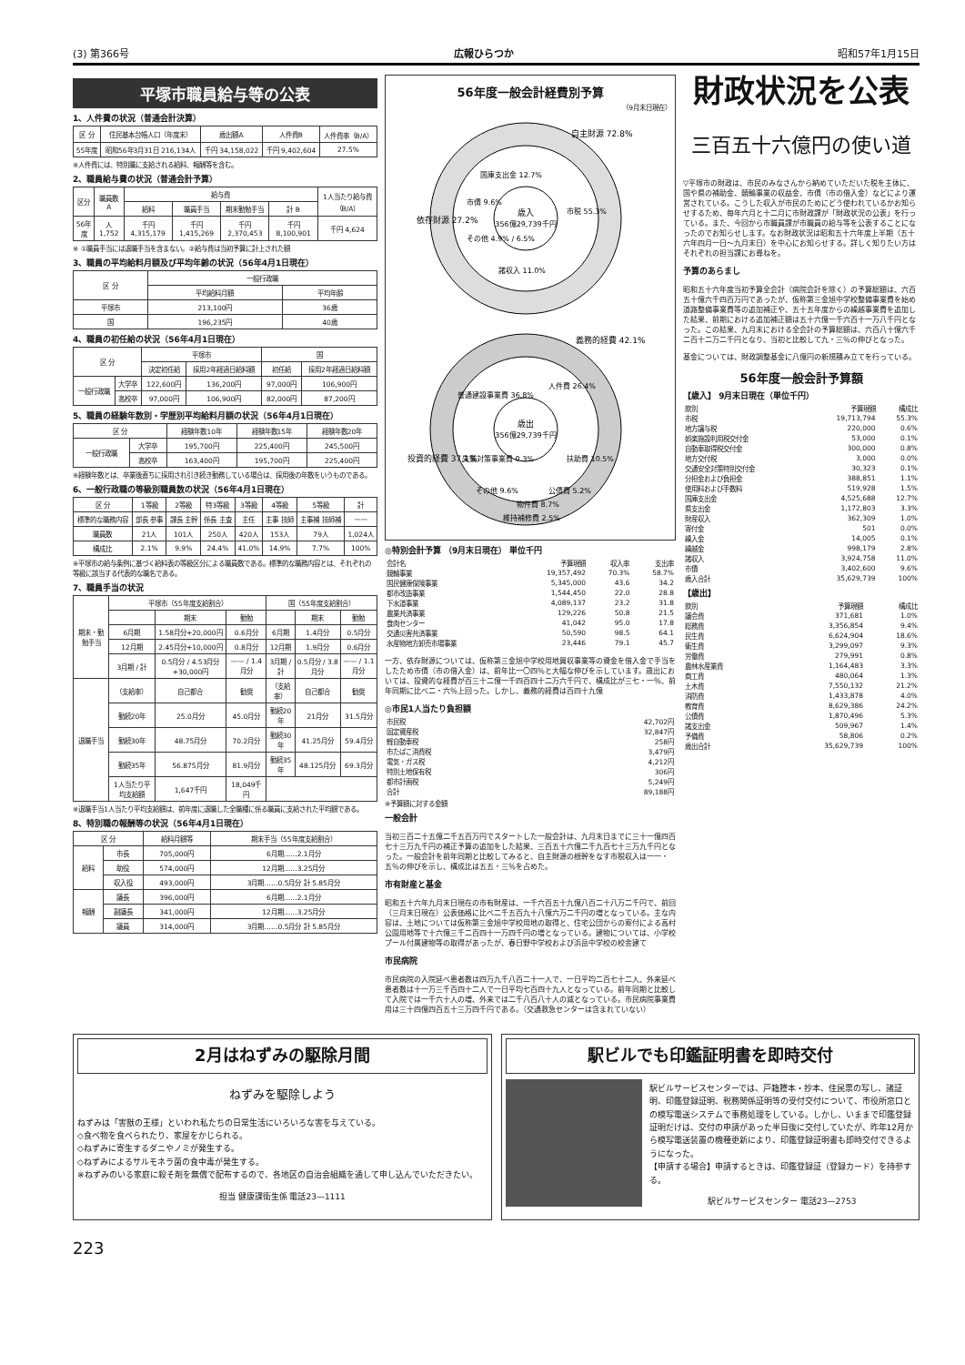(3) 第366号 広報ひらつか 昭和57年1月15日
平塚市職員給与等の公表
1、人件費の状況（普通会計決算）
| 区 分 | 住民基本台帳人口（年度末） | 歳出額A | 人件費B | 人件費率（B/A） |
| --- | --- | --- | --- | --- |
| 55年度 | 昭和56年3月31日 216,134人 | 千円 34,158,022 | 千円 9,402,604 | 27.5% |
※人件費には、特別職に支給される給料、報酬等を含む。
2、職員給与費の状況（普通会計予算）
| 区分 | 職員数 A | 給与費 | | | | 1人当たり給与費（B/A） |
| --- | --- | --- | --- | --- | --- | --- |
| | | 給料 | 職員手当 | 期末勤勉手当 | 計 B | |
| 56年度 | 人 1,752 | 千円 4,315,179 | 千円 1,415,269 | 千円 2,370,453 | 千円 8,100,901 | 千円 4,624 |
※ ①職員手当には退職手当を含まない。②給与費は当初予算に計上された額
3、職員の平均給料月額及び平均年齢の状況（56年4月1日現在）
| 区 分 | 一般行政職 | |
| --- | --- | --- |
| | 平均給料月額 | 平均年齢 |
| 平塚市 | 213,100円 | 36歳 |
| 国 | 196,235円 | 40歳 |
4、職員の初任給の状況（56年4月1日現在）
| 区 分 | | 平塚市 | | 国 | |
| --- | --- | --- | --- | --- | --- |
| | | 決定初任給 | 採用2年経過日給料額 | 初任給 | 採用2年経過日給料額 |
| 一般行政職 | 大学卒 | 122,600円 | 136,200円 | 97,000円 | 106,900円 |
| | 高校卒 | 97,000円 | 106,900円 | 82,000円 | 87,200円 |
5、職員の経験年数別・学歴別平均給料月額の状況（56年4月1日現在）
| 区 分 | | 経験年数10年 | 経験年数15年 | 経験年数20年 |
| --- | --- | --- | --- | --- |
| 一般行政職 | 大学卒 | 195,700円 | 225,400円 | 245,500円 |
| | 高校卒 | 163,400円 | 195,700円 | 225,400円 |
※経験年数とは、卒業後直ちに採用され引き続き勤務している場合は、採用後の年数をいうものである。
6、一般行政職の等級別職員数の状況（56年4月1日現在）
| 区 分 | 1等級 | 2等級 | 特3等級 | 3等級 | 4等級 | 5等級 | 計 |
| --- | --- | --- | --- | --- | --- | --- | --- |
| 標準的な職務内容 | 部長 参事 | 課長 主幹 | 係長 主査 | 主任 | 主事 技師 | 主事補 技師補 | —— |
| 職員数 | 21人 | 101人 | 250人 | 420人 | 153人 | 79人 | 1,024人 |
| 構成比 | 2.1% | 9.9% | 24.4% | 41.0% | 14.9% | 7.7% | 100% |
※平塚市の給与条例に基づく給料表の等級区分による職員数である。標準的な職務内容とは、それぞれの等級に該当する代表的な職名である。
7、職員手当の状況
| 期末・勤勉手当 | 平塚市（55年度支給割合） | | | 国（55年度支給割合） | | |
| --- | --- | --- | --- | --- | --- | --- |
| | | 期末 | 勤勉 | | 期末 | 勤勉 |
| | 6月期 | 1.58月分+20,000円 | 0.6月分 | 6月期 | 1.4月分 | 0.5月分 |
| | 12月期 | 2.45月分+10,000円 | 0.8月分 | 12月期 | 1.9月分 | 0.6月分 |
| | 3月期 / 計 | 0.5月分 / 4.53月分+30,000円 | —— / 1.4月分 | 3月期 / 計 | 0.5月分 / 3.8月分 | —— / 1.1月分 |
| 退職手当 | （支給率） | 自己都合 | 勧奨 | （支給率） | 自己都合 | 勧奨 |
| | 勤続20年 | 25.0月分 | 45.0月分 | 勤続20年 | 21月分 | 31.5月分 |
| | 勤続30年 | 48.75月分 | 70.2月分 | 勤続30年 | 41.25月分 | 59.4月分 |
| | 勤続35年 | 56.875月分 | 81.9月分 | 勤続35年 | 48.125月分 | 69.3月分 |
| | 1人当たり平均支給額 | 1,647千円 | 18,049千円 | | | |
※退職手当1人当たり平均支給額は、前年度に退職した全職種に係る職員に支給された平均額である。
8、特別職の報酬等の状況（56年4月1日現在）
| 区 分 | | 給料月額等 | 期末手当（55年度支給割合） |
| --- | --- | --- | --- |
| 給料 | 市長 | 705,000円 | 6月期……2.1月分 |
| | 助役 | 574,000円 | 12月期……3.25月分 |
| | 収入役 | 493,000円 | 3月期……0.5月分 計 5.85月分 |
| 報酬 | 議長 | 396,000円 | 6月期……2.1月分 |
| | 副議長 | 341,000円 | 12月期……3.25月分 |
| | 議員 | 314,000円 | 3月期……0.5月分 計 5.85月分 |
56年度一般会計経費別予算
（9月末日現在）
歳入
356億29,739千円
自主財源 72.8%
依存財源 27.2%
市税 55.3%
国庫支出金 12.7%
市債 9.6%
その他 4.9% / 6.5%
諸収入 11.0%
歳出
356億29,739千円
義務的経費 42.1%
投資的経費 37.1%
人件費 26.4%
普通建設事業費 36.8%
扶助費 10.5%
公債費 5.2%
物件費 8.7%
維持補修費 2.5%
その他 9.6%
失業対策事業費 0.3%
◎特別会計予算 （9月末日現在） 単位千円
| 会計名 | 予算現額 | 収入率 | 支出率 |
| 競輪事業 | 19,357,492 | 70.3% | 58.7% |
| 国民健康保険事業 | 5,345,000 | 43.6 | 34.2 |
| 都市改造事業 | 1,544,450 | 22.0 | 28.8 |
| 下水道事業 | 4,089,137 | 23.2 | 31.8 |
| 農業共済事業 | 129,226 | 50.8 | 21.5 |
| 食肉センター | 41,042 | 95.0 | 17.8 |
| 交通災害共済事業 | 50,590 | 98.5 | 64.1 |
| 水産物地方卸売市場事業 | 23,446 | 79.1 | 45.7 |
一方、依存財源については、仮称第三金旭中学校用地買収事業等の資金を借入金で手当をしたため市債（市の借入金）は、前年比一〇四％と大幅な伸びを示しています。歳出においては、投資的な経費が百三十二億一千四百四十二万六千円で、構成比が三七・一％、前年同期に比べ二・六％上回った。しかし、義務的経費は百四十九億
◎市民1人当たり負担額
| 市民税 | 42,702円 |
| 固定資産税 | 32,847円 |
| 軽自動車税 | 258円 |
| 市たばこ消費税 | 3,479円 |
| 電気・ガス税 | 4,212円 |
| 特別土地保有税 | 306円 |
| 都市計画税 | 5,249円 |
| 合計 | 89,188円 |
※予算額に対する金額
一般会計
当初三百二十五億二千五百万円でスタートした一般会計は、九月末日までに三十一億四百七十三万九千円の補正予算の追加をした結果、三百五十六億二千九百七十三万九千円となった。一般会計を前年同期と比較してみると、自主財源の根幹をなす市税収入は一一・五％の伸びを示し、構成比は五五・三％を占めた。
市有財産と基金
昭和五十六年九月末日現在の市有財産は、一千六百五十九億八百二十八万二千円で、前回（三月末日現在）公表価格に比べ二千五百九十八億六万二千円の増となっている。主な内容は、土地については仮称第三金旭中学校用地の取得と、住宅公団からの寄付による高村公園用地等で十六億三千二百四十一万四千円の増となっている。建物については、小学校プール付属建物等の取得があったが、春日野中学校および浜岳中学校の校舎建て
市民病院
市民病院の入院延べ患者数は四万九千八百二十一人で、一日平均二百七十二人、外来延べ患者数は十一万三千百四十二人で一日平均七百四十九人となっている。前年同期と比較して入院では一千六十人の増、外来では二千八百八十人の減となっている。市民病院事業費用は三十四億四百五十三万四千円である。（交通救急センターは含まれていない）
財政状況を公表
三百五十六億円の使い道
▽平塚市の財政は、市民のみなさんから納めていただいた税を主体に、国や県の補助金、競輪事業の収益金、市債（市の借入金）などにより運営されている。こうした収入が市民のためにどう使われているかお知らせするため、毎年六月と十二月に市財政課が「財政状況の公表」を行っている。また、今回から市職員課が市職員の給与等を公表することになったのでお知らせします。なお財政状況は昭和五十六年度上半期（五十六年四月一日〜九月末日）を中心にお知らせする。詳しく知りたい方はそれぞれの担当課にお尋ねを。
予算のあらまし
昭和五十六年度当初予算全会計（病院会計を除く）の予算総額は、六百五十億六千四百万円であったが、仮称第三金旭中学校整備事業費を始め道路整備事業費等の追加補正や、五十五年度からの繰越事業費を追加した結果、前期における追加補正額は五十六億一千六百十一万八千円となった。この結果、九月末における全会計の予算総額は、六百八十億六千二百十二万二千円となり、当初と比較して九・三％の伸びとなった。
基金については、財政調整基金に八億円の新規積み立てを行っている。
56年度一般会計予算額
【歳入】 9月末日現在（単位千円）
| 款別 | 予算現額 | 構成比 |
| 市税 | 19,713,794 | 55.3% |
| 地方譲与税 | 220,000 | 0.6% |
| 娯楽施設利用税交付金 | 53,000 | 0.1% |
| 自動車取得税交付金 | 300,000 | 0.8% |
| 地方交付税 | 3,000 | 0.0% |
| 交通安全対策特別交付金 | 30,323 | 0.1% |
| 分担金および負担金 | 388,851 | 1.1% |
| 使用料および手数料 | 519,928 | 1.5% |
| 国庫支出金 | 4,525,688 | 12.7% |
| 県支出金 | 1,172,803 | 3.3% |
| 財産収入 | 362,309 | 1.0% |
| 寄付金 | 501 | 0.0% |
| 繰入金 | 14,005 | 0.1% |
| 繰越金 | 998,179 | 2.8% |
| 諸収入 | 3,924,758 | 11.0% |
| 市債 | 3,402,600 | 9.6% |
| 歳入合計 | 35,629,739 | 100% |
【歳出】
| 款別 | 予算現額 | 構成比 |
| 議会費 | 371,681 | 1.0% |
| 総務費 | 3,356,854 | 9.4% |
| 民生費 | 6,624,904 | 18.6% |
| 衛生費 | 3,299,097 | 9.3% |
| 労働費 | 279,991 | 0.8% |
| 農林水産業費 | 1,164,483 | 3.3% |
| 商工費 | 480,064 | 1.3% |
| 土木費 | 7,550,132 | 21.2% |
| 消防費 | 1,433,878 | 4.0% |
| 教育費 | 8,629,386 | 24.2% |
| 公債費 | 1,870,496 | 5.3% |
| 諸支出金 | 509,967 | 1.4% |
| 予備費 | 58,806 | 0.2% |
| 歳出合計 | 35,629,739 | 100% |
2月はねずみの駆除月間
ねずみを駆除しよう
ねずみは「害獣の王様」といわれ私たちの日常生活にいろいろな害を与えている。
◇食べ物を食べられたり、家屋をかじられる。
◇ねずみに寄生するダニやノミが発生する。
◇ねずみによるサルモネラ菌の食中毒が発生する。
※ねずみのいる家庭に殺そ剤を無償で配布するので、各地区の自治会組織を通して申し込んでいただきたい。
担当 健康課衛生係 電話23—1111
駅ビルでも印鑑証明書を即時交付
駅ビルサービスセンターでは、戸籍謄本・抄本、住民票の写し、諸証明、印鑑登録証明、税務関係証明等の受付交付について、市役所窓口との模写電送システムで事務処理をしている。しかし、いままで印鑑登録証明だけは、交付の申請があった半日後に交付していたが、昨年12月から模写電送装置の機種更新により、印鑑登録証明書も即時交付できるようになった。
【申請する場合】申請するときは、印鑑登録証（登録カード）を持参する。
駅ビルサービスセンター 電話23—2753
223